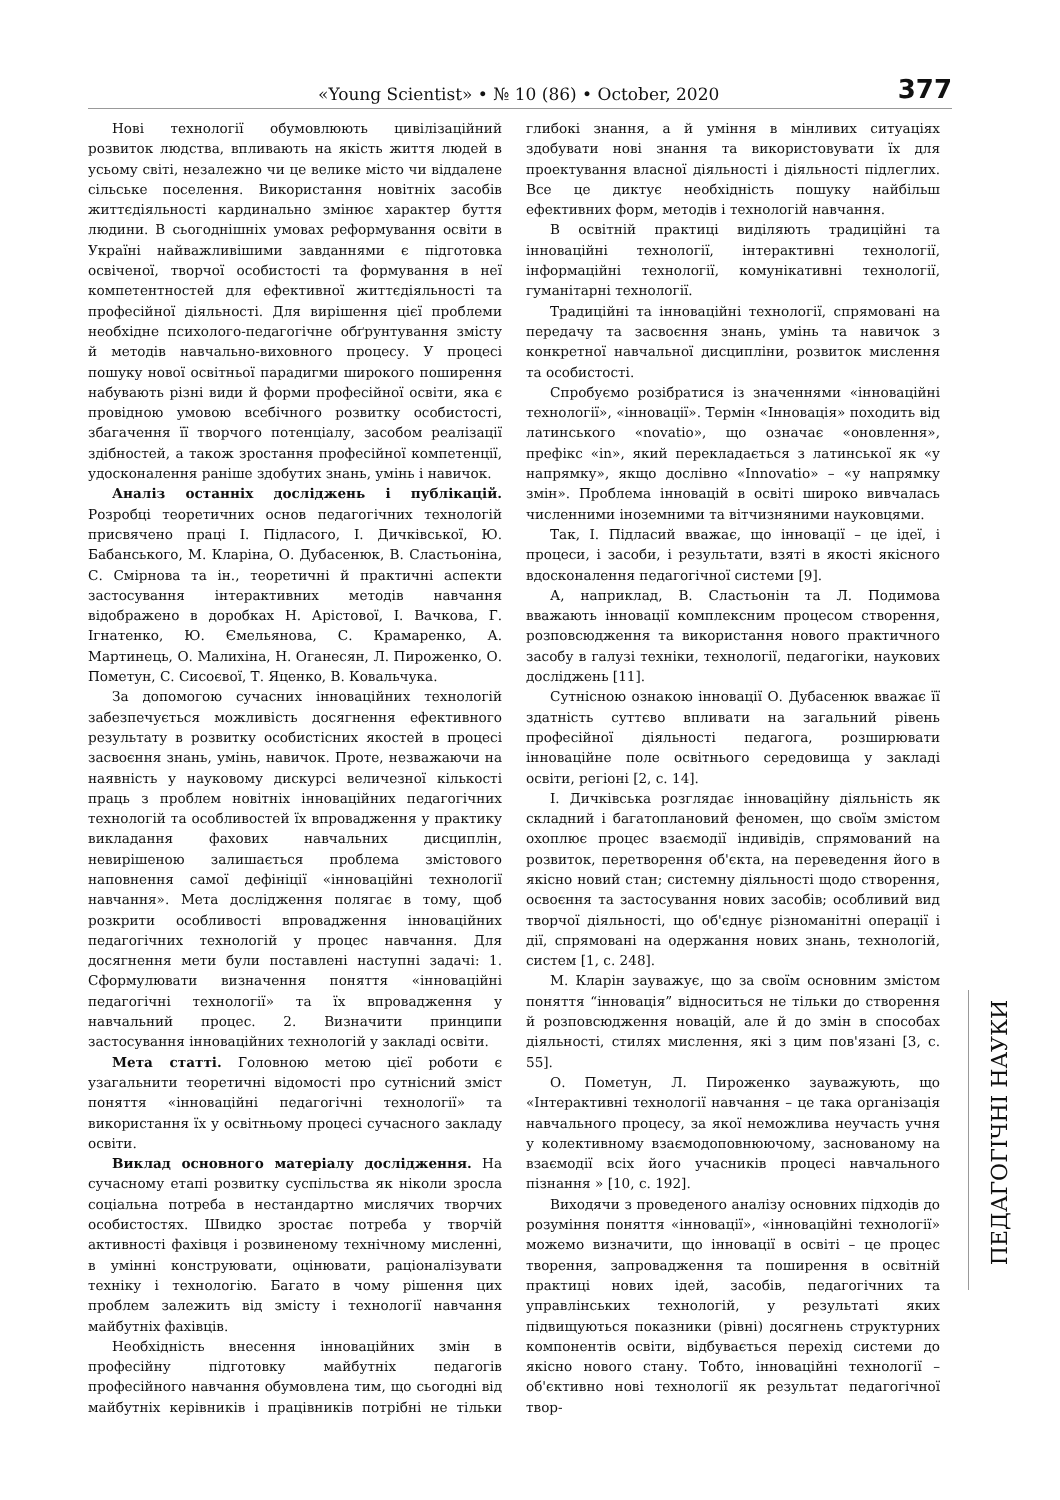«Young Scientist» • № 10 (86) • October, 2020 377
Нові технології обумовлюють цивілізаційний розвиток людства, впливають на якість життя людей в усьому світі, незалежно чи це велике місто чи віддалене сільське поселення. Використання новітніх засобів життєдіяльності кардинально змінює характер буття людини. В сьогоднішніх умовах реформування освіти в Україні найважливішими завданнями є підготовка освіченої, творчої особистості та формування в неї компетентностей для ефективної життєдіяльності та професійної діяльності. Для вирішення цієї проблеми необхідне психолого-педагогічне обґрунтування змісту й методів навчально-виховного процесу. У процесі пошуку нової освітньої парадигми широкого поширення набувають різні види й форми професійної освіти, яка є провідною умовою всебічного розвитку особистості, збагачення її творчого потенціалу, засобом реалізації здібностей, а також зростання професійної компетенції, удосконалення раніше здобутих знань, умінь і навичок.
Аналіз останніх досліджень і публікацій. Розробці теоретичних основ педагогічних технологій присвячено праці І. Підласого, І. Дичківської, Ю. Бабанського, М. Кларіна, О. Дубасенюк, В. Сластьоніна, С. Смірнова та ін., теоретичні й практичні аспекти застосування інтерактивних методів навчання відображено в доробках Н. Арістової, І. Вачкова, Г. Ігнатенко, Ю. Ємельянова, С. Крамаренко, А. Мартинець, О. Малихіна, Н. Оганесян, Л. Пироженко, О. Пометун, С. Сисоєвої, Т. Яценко, В. Ковальчука.
За допомогою сучасних інноваційних технологій забезпечується можливість досягнення ефективного результату в розвитку особистісних якостей в процесі засвоєння знань, умінь, навичок. Проте, незважаючи на наявність у науковому дискурсі величезної кількості праць з проблем новітніх інноваційних педагогічних технологій та особливостей їх впровадження у практику викладання фахових навчальних дисциплін, невирішеною залишається проблема змістового наповнення самої дефініції «інноваційні технології навчання». Мета дослідження полягає в тому, щоб розкрити особливості впровадження інноваційних педагогічних технологій у процес навчання. Для досягнення мети були поставлені наступні задачі: 1. Сформулювати визначення поняття «інноваційні педагогічні технології» та їх впровадження у навчальний процес. 2. Визначити принципи застосування інноваційних технологій у закладі освіти.
Мета статті. Головною метою цієї роботи є узагальнити теоретичні відомості про сутнісний зміст поняття «інноваційні педагогічні технології» та використання їх у освітньому процесі сучасного закладу освіти.
Виклад основного матеріалу дослідження. На сучасному етапі розвитку суспільства як ніколи зросла соціальна потреба в нестандартно мислячих творчих особистостях. Швидко зростає потреба у творчій активності фахівця і розвиненому технічному мисленні, в умінні конструювати, оцінювати, раціоналізувати техніку і технологію. Багато в чому рішення цих проблем залежить від змісту і технології навчання майбутніх фахівців.
Необхідність внесення інноваційних змін в професійну підготовку майбутніх педагогів професійного навчання обумовлена тим, що сьогодні від майбутніх керівників і працівників потрібні не тільки глибокі знання, а й уміння в мінливих ситуаціях здобувати нові знання та використовувати їх для проектування власної діяльності і діяльності підлеглих. Все це диктує необхідність пошуку найбільш ефективних форм, методів і технологій навчання.
В освітній практиці виділяють традиційні та інноваційні технології, інтерактивні технології, інформаційні технології, комунікативні технології, гуманітарні технології.
Традиційні та інноваційні технології, спрямовані на передачу та засвоєння знань, умінь та навичок з конкретної навчальної дисципліни, розвиток мислення та особистості.
Спробуємо розібратися із значеннями «інноваційні технології», «інновації». Термін «Інновація» походить від латинського «novatio», що означає «оновлення», префікс «in», який перекладається з латинської як «у напрямку», якщо дослівно «Innovatio» – «у напрямку змін». Проблема інновацій в освіті широко вивчалась численними іноземними та вітчизняними науковцями.
Так, І. Підласий вважає, що інновації – це ідеї, і процеси, і засоби, і результати, взяті в якості якісного вдосконалення педагогічної системи [9].
А, наприклад, В. Сластьонін та Л. Подимова вважають інновації комплексним процесом створення, розповсюдження та використання нового практичного засобу в галузі техніки, технології, педагогіки, наукових досліджень [11].
Сутнісною ознакою інновації О. Дубасенюк вважає її здатність суттєво впливати на загальний рівень професійної діяльності педагога, розширювати інноваційне поле освітнього середовища у закладі освіти, регіоні [2, с. 14].
І. Дичківська розглядає інноваційну діяльність як складний і багатоплановий феномен, що своїм змістом охоплює процес взаємодії індивідів, спрямований на розвиток, перетворення об'єкта, на переведення його в якісно новий стан; системну діяльності щодо створення, освоєння та застосування нових засобів; особливий вид творчої діяльності, що об'єднує різноманітні операції і дії, спрямовані на одержання нових знань, технологій, систем [1, с. 248].
М. Кларін зауважує, що за своїм основним змістом поняття “інновація” відноситься не тільки до створення й розповсюдження новацій, але й до змін в способах діяльності, стилях мислення, які з цим пов'язані [3, с. 55].
О. Пометун, Л. Пироженко зауважують, що «Інтерактивні технології навчання – це така організація навчального процесу, за якої неможлива неучасть учня у колективному взаємодоповнюючому, заснованому на взаємодії всіх його учасників процесі навчального пізнання » [10, с. 192].
Виходячи з проведеного аналізу основних підходів до розуміння поняття «інновації», «інноваційні технології» можемо визначити, що інновації в освіті – це процес творення, запровадження та поширення в освітній практиці нових ідей, засобів, педагогічних та управлінських технологій, у результаті яких підвищуються показники (рівні) досягнень структурних компонентів освіти, відбувається перехід системи до якісно нового стану. Тобто, інноваційні технології – об'єктивно нові технології як результат педагогічної твор-
ПЕДАГОГІЧНІ НАУКИ